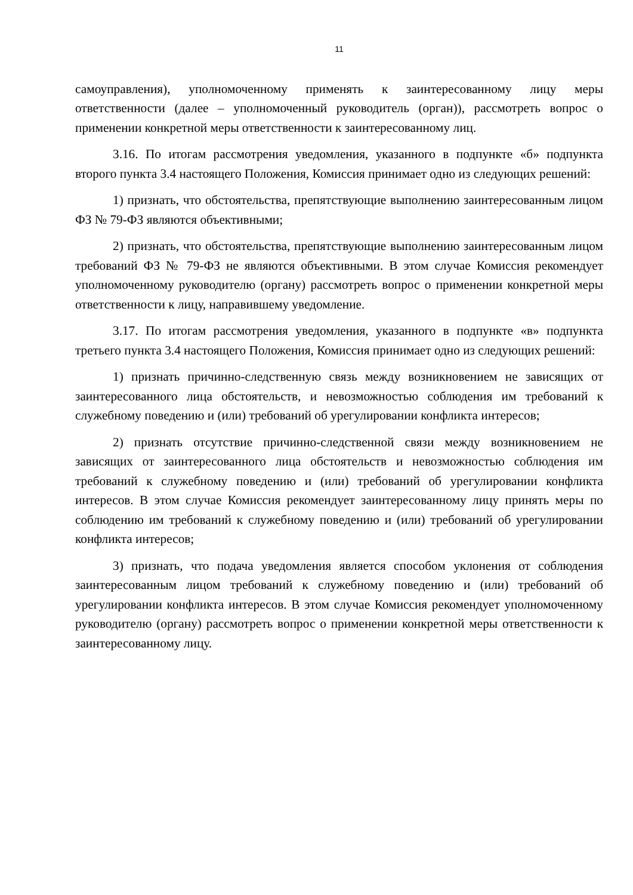11
самоуправления), уполномоченному применять к заинтересованному лицу меры ответственности (далее – уполномоченный руководитель (орган)), рассмотреть вопрос о применении конкретной меры ответственности к заинтересованному лиц.
3.16. По итогам рассмотрения уведомления, указанного в подпункте «б» подпункта второго пункта 3.4 настоящего Положения, Комиссия принимает одно из следующих решений:
1) признать, что обстоятельства, препятствующие выполнению заинтересованным лицом ФЗ № 79-ФЗ являются объективными;
2) признать, что обстоятельства, препятствующие выполнению заинтересованным лицом требований ФЗ № 79-ФЗ не являются объективными. В этом случае Комиссия рекомендует уполномоченному руководителю (органу) рассмотреть вопрос о применении конкретной меры ответственности к лицу, направившему уведомление.
3.17. По итогам рассмотрения уведомления, указанного в подпункте «в» подпункта третьего пункта 3.4 настоящего Положения, Комиссия принимает одно из следующих решений:
1) признать причинно-следственную связь между возникновением не зависящих от заинтересованного лица обстоятельств, и невозможностью соблюдения им требований к служебному поведению и (или) требований об урегулировании конфликта интересов;
2) признать отсутствие причинно-следственной связи между возникновением не зависящих от заинтересованного лица обстоятельств и невозможностью соблюдения им требований к служебному поведению и (или) требований об урегулировании конфликта интересов. В этом случае Комиссия рекомендует заинтересованному лицу принять меры по соблюдению им требований к служебному поведению и (или) требований об урегулировании конфликта интересов;
3) признать, что подача уведомления является способом уклонения от соблюдения заинтересованным лицом требований к служебному поведению и (или) требований об урегулировании конфликта интересов. В этом случае Комиссия рекомендует уполномоченному руководителю (органу) рассмотреть вопрос о применении конкретной меры ответственности к заинтересованному лицу.